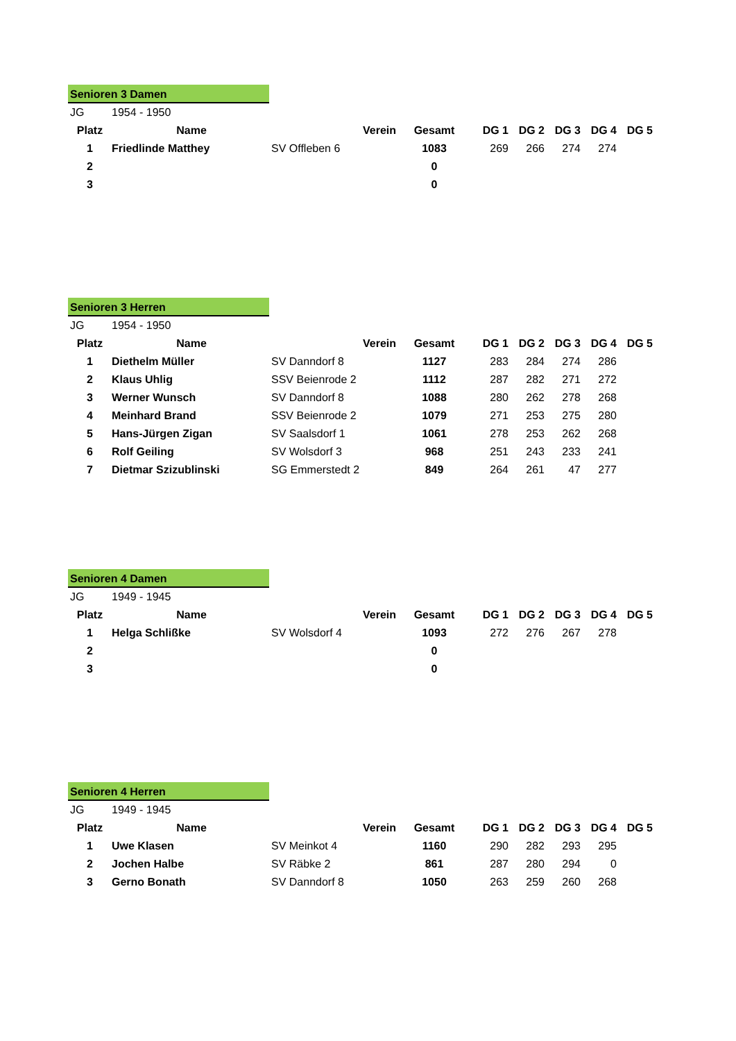Senioren 3 Damen
| JG | 1954 - 1950 | | | | | | | |
| Platz | Name | Verein | Gesamt | DG 1 | DG 2 | DG 3 | DG 4 | DG 5 |
| 1 | Friedlinde Matthey | SV Offleben 6 | 1083 | 269 | 266 | 274 | 274 | |
| 2 | | | 0 | | | | | |
| 3 | | | 0 | | | | | |
Senioren 3 Herren
| JG | 1954 - 1950 | | | | | | | |
| Platz | Name | Verein | Gesamt | DG 1 | DG 2 | DG 3 | DG 4 | DG 5 |
| 1 | Diethelm Müller | SV Danndorf 8 | 1127 | 283 | 284 | 274 | 286 | |
| 2 | Klaus Uhlig | SSV Beienrode 2 | 1112 | 287 | 282 | 271 | 272 | |
| 3 | Werner Wunsch | SV Danndorf 8 | 1088 | 280 | 262 | 278 | 268 | |
| 4 | Meinhard Brand | SSV Beienrode 2 | 1079 | 271 | 253 | 275 | 280 | |
| 5 | Hans-Jürgen Zigan | SV Saalsdorf 1 | 1061 | 278 | 253 | 262 | 268 | |
| 6 | Rolf Geiling | SV Wolsdorf 3 | 968 | 251 | 243 | 233 | 241 | |
| 7 | Dietmar Szizublinski | SG Emmerstedt 2 | 849 | 264 | 261 | 47 | 277 | |
Senioren 4 Damen
| JG | 1949 - 1945 | | | | | | | |
| Platz | Name | Verein | Gesamt | DG 1 | DG 2 | DG 3 | DG 4 | DG 5 |
| 1 | Helga Schlißke | SV Wolsdorf 4 | 1093 | 272 | 276 | 267 | 278 | |
| 2 | | | 0 | | | | | |
| 3 | | | 0 | | | | | |
Senioren 4 Herren
| JG | 1949 - 1945 | | | | | | | |
| Platz | Name | Verein | Gesamt | DG 1 | DG 2 | DG 3 | DG 4 | DG 5 |
| 1 | Uwe Klasen | SV Meinkot 4 | 1160 | 290 | 282 | 293 | 295 | |
| 2 | Jochen Halbe | SV Räbke 2 | 861 | 287 | 280 | 294 | 0 | |
| 3 | Gerno Bonath | SV Danndorf 8 | 1050 | 263 | 259 | 260 | 268 | |